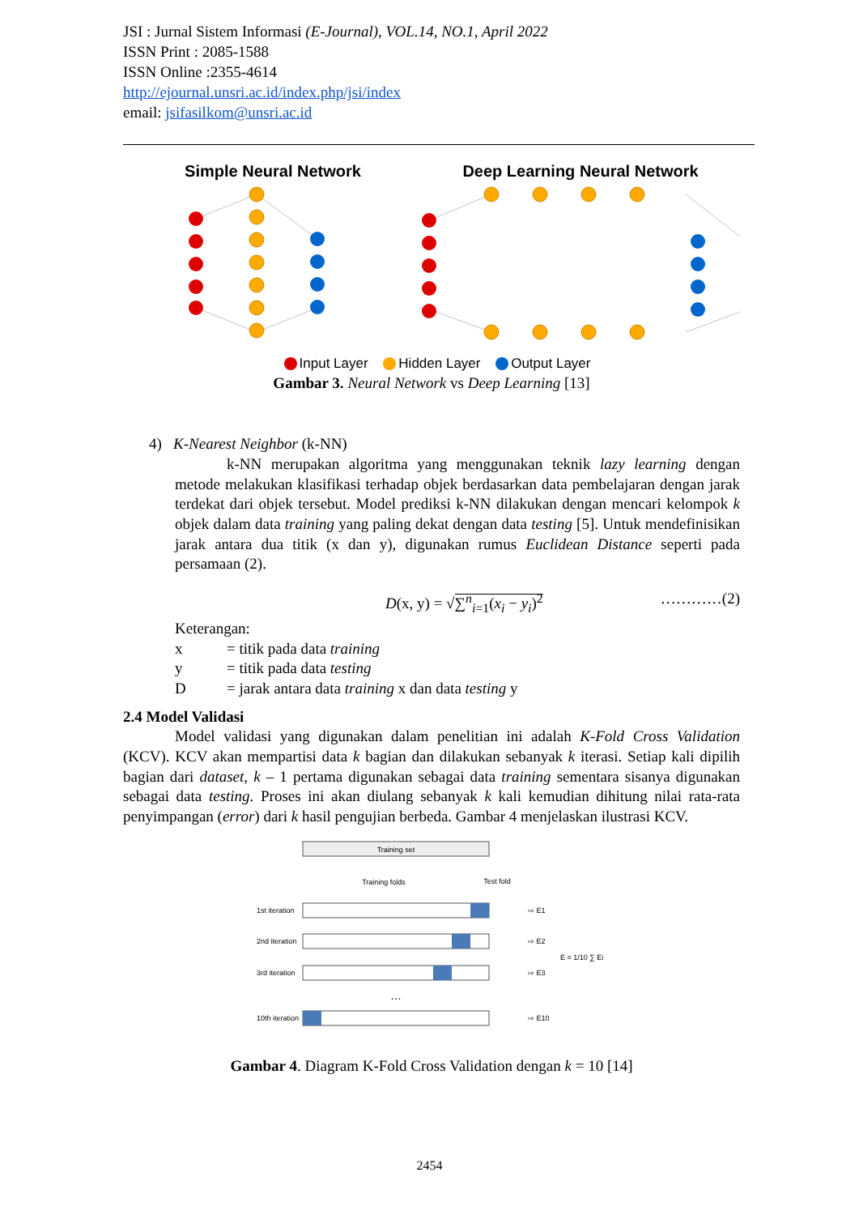JSI : Jurnal Sistem Informasi (E-Journal), VOL.14, NO.1, April 2022
ISSN Print : 2085-1588
ISSN Online :2355-4614
http://ejournal.unsri.ac.id/index.php/jsi/index
email: jsifasilkom@unsri.ac.id
Simple Neural Network
Deep Learning Neural Network
Input Layer Hidden Layer Output Layer
Gambar 3. Neural Network vs Deep Learning [13]
4) K-Nearest Neighbor (k-NN)
k-NN merupakan algoritma yang menggunakan teknik lazy learning dengan metode melakukan klasifikasi terhadap objek berdasarkan data pembelajaran dengan jarak terdekat dari objek tersebut. Model prediksi k-NN dilakukan dengan mencari kelompok k objek dalam data training yang paling dekat dengan data testing [5]. Untuk mendefinisikan jarak antara dua titik (x dan y), digunakan rumus Euclidean Distance seperti pada persamaan (2).
D(x, y) = √∑<sup>n</sup><sub>i=1</sub>(x<sub>i</sub> − y<sub>i</sub>)<sup>2</sup> …………(2)
Keterangan:
| x | = titik pada data training |
| y | = titik pada data testing |
| D | = jarak antara data training x dan data testing y |
2.4 Model Validasi
Model validasi yang digunakan dalam penelitian ini adalah K-Fold Cross Validation (KCV). KCV akan mempartisi data k bagian dan dilakukan sebanyak k iterasi. Setiap kali dipilih bagian dari dataset, k – 1 pertama digunakan sebagai data training sementara sisanya digunakan sebagai data testing. Proses ini akan diulang sebanyak k kali kemudian dihitung nilai rata-rata penyimpangan (error) dari k hasil pengujian berbeda. Gambar 4 menjelaskan ilustrasi KCV.
Training set
Training folds
Test fold
1st iteration
⇨ E1
2nd iteration
⇨ E2
3rd iteration
⇨ E3
…
10th iteration
⇨ E10
E = 1/10 ∑ Ei
Gambar 4. Diagram K-Fold Cross Validation dengan k = 10 [14]
2454